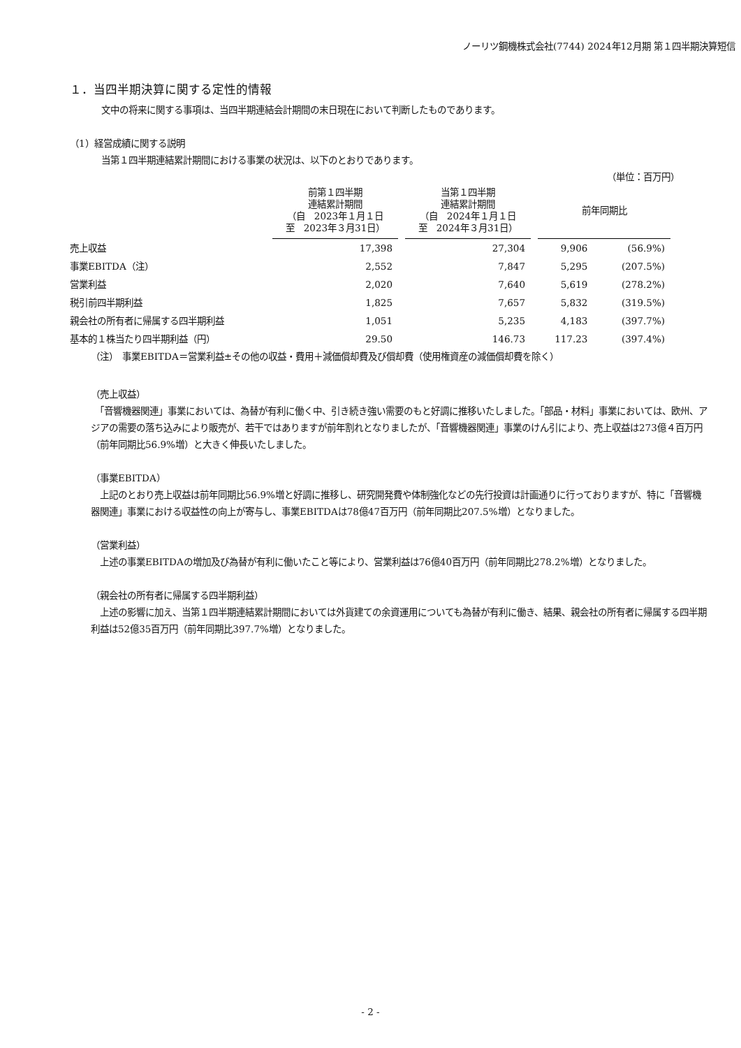ノーリツ鋼機株式会社(7744) 2024年12月期 第１四半期決算短信
１．当四半期決算に関する定性的情報
文中の将来に関する事項は、当四半期連結会計期間の末日現在において判断したものであります。
（1）経営成績に関する説明
当第１四半期連結累計期間における事業の状況は、以下のとおりであります。
（単位：百万円）
| | 前第１四半期 連結累計期間 （自 2023年１月１日 至 2023年３月31日） | 当第１四半期 連結累計期間 （自 2024年１月１日 至 2024年３月31日） | 前年同期比 | |
| 売上収益 | 17,398 | 27,304 | 9,906 | (56.9%) |
| 事業EBITDA（注） | 2,552 | 7,847 | 5,295 | (207.5%) |
| 営業利益 | 2,020 | 7,640 | 5,619 | (278.2%) |
| 税引前四半期利益 | 1,825 | 7,657 | 5,832 | (319.5%) |
| 親会社の所有者に帰属する四半期利益 | 1,051 | 5,235 | 4,183 | (397.7%) |
| 基本的１株当たり四半期利益（円） | 29.50 | 146.73 | 117.23 | (397.4%) |
（注）　事業EBITDA＝営業利益±その他の収益・費用＋減価償却費及び償却費（使用権資産の減価償却費を除く）
（売上収益）
　「音響機器関連」事業においては、為替が有利に働く中、引き続き強い需要のもと好調に推移いたしました。「部品・材料」事業においては、欧州、アジアの需要の落ち込みにより販売が、若干ではありますが前年割れとなりましたが、「音響機器関連」事業のけん引により、売上収益は273億４百万円（前年同期比56.9%増）と大きく伸長いたしました。
（事業EBITDA）
　上記のとおり売上収益は前年同期比56.9%増と好調に推移し、研究開発費や体制強化などの先行投資は計画通りに行っておりますが、特に「音響機器関連」事業における収益性の向上が寄与し、事業EBITDAは78億47百万円（前年同期比207.5%増）となりました。
（営業利益）
　上述の事業EBITDAの増加及び為替が有利に働いたこと等により、営業利益は76億40百万円（前年同期比278.2%増）となりました。
（親会社の所有者に帰属する四半期利益）
　上述の影響に加え、当第１四半期連結累計期間においては外貨建ての余資運用についても為替が有利に働き、結果、親会社の所有者に帰属する四半期利益は52億35百万円（前年同期比397.7%増）となりました。
- 2 -